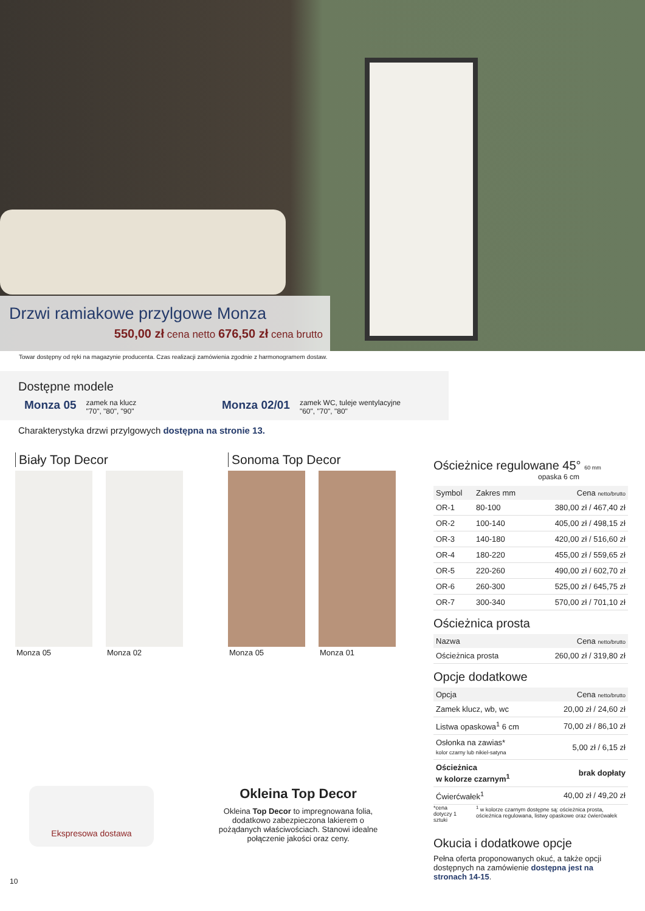Drzwi ramiakowe przylgowe Monza
550,00 zł cena netto 676,50 zł cena brutto
Towar dostępny od ręki na magazynie producenta. Czas realizacji zamówienia zgodnie z harmonogramem dostaw.
Dostępne modele
Monza 05 zamek na klucz
"70", "80", "90"
Monza 02/01 zamek WC, tuleje wentylacyjne
"60", "70", "80"
Charakterystyka drzwi przylgowych dostępna na stronie 13.
Biały Top Decor
Monza 05 Monza 02
Sonoma Top Decor
Monza 05 Monza 01
Ekspresowa dostawa
Okleina Top Decor
Okleina Top Decor to impregnowana folia, dodatkowo zabezpieczona lakierem o pożądanych właściwościach. Stanowi idealne połączenie jakości oraz ceny.
10
Ościeżnice regulowane 45° 60 mm
opaska 6 cm
| Symbol | Zakres mm | Cena netto/brutto |
| --- | --- | --- |
| OR-1 | 80-100 | 380,00 zł / 467,40 zł |
| OR-2 | 100-140 | 405,00 zł / 498,15 zł |
| OR-3 | 140-180 | 420,00 zł / 516,60 zł |
| OR-4 | 180-220 | 455,00 zł / 559,65 zł |
| OR-5 | 220-260 | 490,00 zł / 602,70 zł |
| OR-6 | 260-300 | 525,00 zł / 645,75 zł |
| OR-7 | 300-340 | 570,00 zł / 701,10 zł |
Ościeżnica prosta
| Nazwa | Cena netto/brutto |
| --- | --- |
| Ościeżnica prosta | 260,00 zł / 319,80 zł |
Opcje dodatkowe
| Opcja | Cena netto/brutto |
| --- | --- |
| Zamek klucz, wb, wc | 20,00 zł / 24,60 zł |
| Listwa opaskowa<sup>1</sup> 6 cm | 70,00 zł / 86,10 zł |
| Osłonka na zawias* kolor czarny lub nikiel-satyna | 5,00 zł / 6,15 zł |
| Ościeżnica w kolorze czarnym<sup>1</sup> | brak dopłaty |
| Ćwierćwałek<sup>1</sup> | 40,00 zł / 49,20 zł |
*cena dotyczy 1 sztuki <sup>1</sup> w kolorze czarnym dostępne są: ościeżnica prosta, ościeżnica regulowana, listwy opaskowe oraz ćwierćwałek
Okucia i dodatkowe opcje
Pełna oferta proponowanych okuć, a także opcji dostępnych na zamówienie dostępna jest na stronach 14-15.